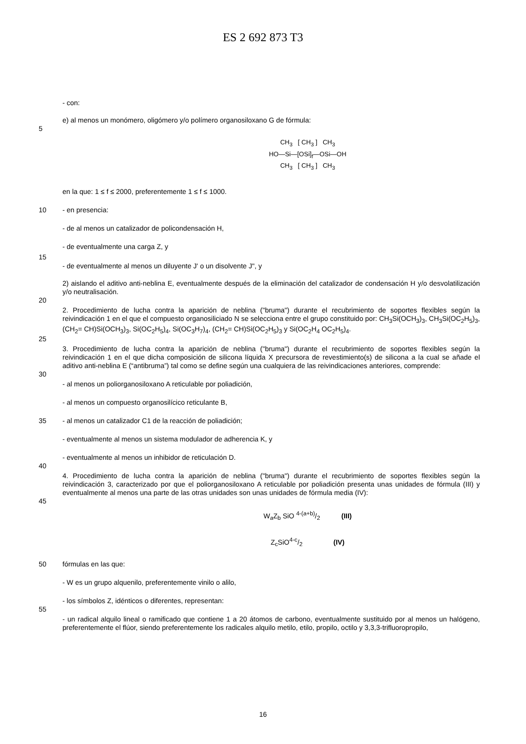ES 2 692 873 T3
- con:
e) al menos un monómero, oligómero y/o polímero organosiloxano G de fórmula:
5
CH<sub>3</sub> [ CH<sub>3</sub> ] CH<sub>3</sub>
HO—Si—[OSi]<sub>f</sub>—OSi—OH
CH<sub>3</sub> [ CH<sub>3</sub> ] CH<sub>3</sub>
en la que: 1 ≤ f ≤ 2000, preferentemente 1 ≤ f ≤ 1000.
10
- en presencia:
- de al menos un catalizador de policondensación H,
- de eventualmente una carga Z, y
15
- de eventualmente al menos un diluyente J' o un disolvente J", y
2) aislando el aditivo anti-neblina E, eventualmente después de la eliminación del catalizador de condensación H y/o desvolatilización y/o neutralisación.
20
2. Procedimiento de lucha contra la aparición de neblina ("bruma") durante el recubrimiento de soportes flexibles según la reivindicación 1 en el que el compuesto organosiliciado N se selecciona entre el grupo constituido por: CH<sub>3</sub>Si(OCH<sub>3</sub>)<sub>3</sub>, CH<sub>3</sub>Si(OC<sub>2</sub>H<sub>5</sub>)<sub>3</sub>, (CH<sub>2</sub>= CH)Si(OCH<sub>3</sub>)<sub>3</sub>, Si(OC<sub>2</sub>H<sub>5</sub>)<sub>4</sub>, Si(OC<sub>3</sub>H<sub>7</sub>)<sub>4</sub>, (CH<sub>2</sub>= CH)Si(OC<sub>2</sub>H<sub>5</sub>)<sub>3</sub> y Si(OC<sub>2</sub>H<sub>4</sub> OC<sub>2</sub>H<sub>5</sub>)<sub>4</sub>.
25
3. Procedimiento de lucha contra la aparición de neblina ("bruma") durante el recubrimiento de soportes flexibles según la reivindicación 1 en el que dicha composición de silicona líquida X precursora de revestimiento(s) de silicona a la cual se añade el aditivo anti-neblina E (“antibruma”) tal como se define según una cualquiera de las reivindicaciones anteriores, comprende:
30
- al menos un poliorganosiloxano A reticulable por poliadición,
- al menos un compuesto organosilícico reticulante B,
35
- al menos un catalizador C1 de la reacción de poliadición;
- eventualmente al menos un sistema modulador de adherencia K, y
- eventualmente al menos un inhibidor de reticulación D.
40
4. Procedimiento de lucha contra la aparición de neblina ("bruma") durante el recubrimiento de soportes flexibles según la reivindicación 3, caracterizado por que el poliorganosiloxano A reticulable por poliadición presenta unas unidades de fórmula (III) y eventualmente al menos una parte de las otras unidades son unas unidades de fórmula media (IV):
45
W<sub>a</sub>Z<sub>b</sub> SiO 4-(a+b)/2 (III)
Z<sub>c</sub>SiO4-c/2 (IV)
50
fórmulas en las que:
- W es un grupo alquenilo, preferentemente vinilo o alilo,
- los símbolos Z, idénticos o diferentes, representan:
55
- un radical alquilo lineal o ramificado que contiene 1 a 20 átomos de carbono, eventualmente sustituido por al menos un halógeno, preferentemente el flúor, siendo preferentemente los radicales alquilo metilo, etilo, propilo, octilo y 3,3,3-trifluoropropilo,
16